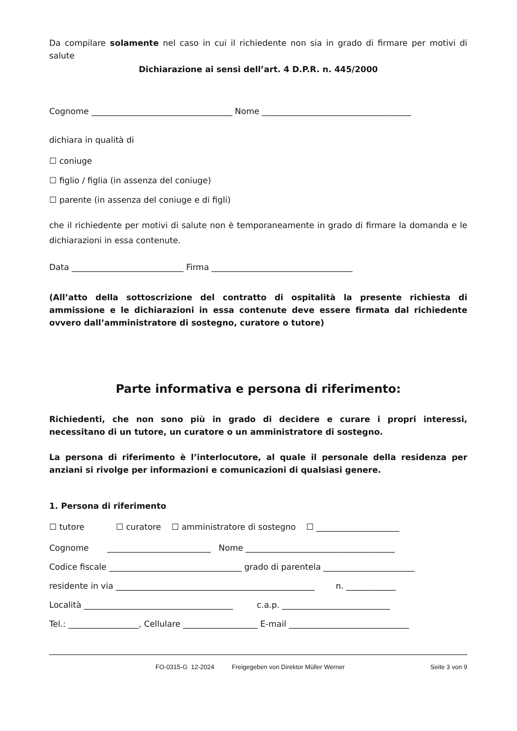Da compilare solamente nel caso in cui il richiedente non sia in grado di firmare per motivi di salute
Dichiarazione ai sensi dell’art. 4 D.P.R. n. 445/2000
Cognome __________________________________ Nome ____________________________________
dichiara in qualità di
☐ coniuge
☐ figlio / figlia (in assenza del coniuge)
☐ parente (in assenza del coniuge e di figli)
che il richiedente per motivi di salute non è temporaneamente in grado di firmare la domanda e le dichiarazioni in essa contenute.
Data ___________________________ Firma __________________________________
(All’atto della sottoscrizione del contratto di ospitalità la presente richiesta di ammissione e le dichiarazioni in essa contenute deve essere firmata dal richiedente ovvero dall’amministratore di sostegno, curatore o tutore)
Parte informativa e persona di riferimento:
Richiedenti, che non sono più in grado di decidere e curare i propri interessi, necessitano di un tutore, un curatore o un amministratore di sostegno.
La persona di riferimento è l’interlocutore, al quale il personale della residenza per anziani si rivolge per informazioni e comunicazioni di qualsiasi genere.
1. Persona di riferimento
☐ tutore ☐ curatore ☐ amministratore di sostegno ☐ ____________________
Cognome _________________________ Nome ____________________________________
Codice fiscale ________________________________ grado di parentela ______________________
residente in via ________________________________________________ n. ____________
Località ____________________________________ c.a.p. __________________________
Tel.: _________________, Cellulare __________________ E-mail _____________________________
FO-0315-G 12-2024 Freigegeben von Direktor Müller Werner Seite 3 von 9